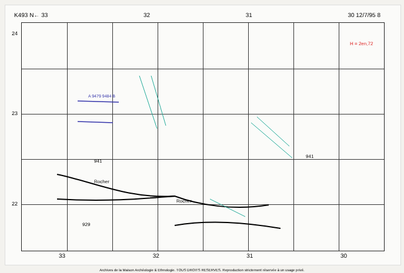K493 N← 33 32 31 30 12/7/95 8
24
23
22
A 9479 9484 B
941
Rocher
929
Rocher
941
H = 2en,72
33 32 31 30
Archives de la Maison Archéologie & Ethnologie. TOUS DROITS RESERVES. Reproduction strictement réservée à un usage privé.